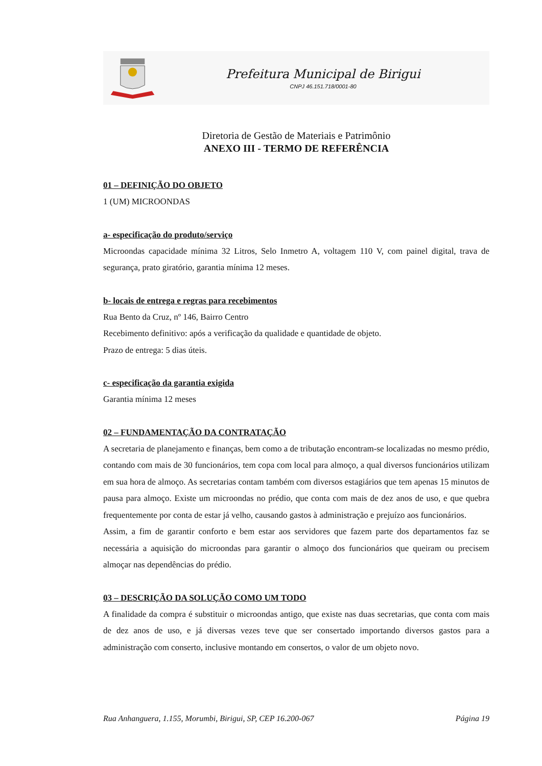Prefeitura Municipal de Birigui
CNPJ 46.151.718/0001-80
Diretoria de Gestão de Materiais e Patrimônio
ANEXO III - TERMO DE REFERÊNCIA
01 – DEFINIÇÃO DO OBJETO
1 (UM) MICROONDAS
a- especificação do produto/serviço
Microondas capacidade mínima 32 Litros, Selo Inmetro A, voltagem 110 V, com painel digital, trava de segurança, prato giratório, garantia mínima 12 meses.
b- locais de entrega e regras para recebimentos
Rua Bento da Cruz, nº 146, Bairro Centro
Recebimento definitivo: após a verificação da qualidade e quantidade de objeto.
Prazo de entrega: 5 dias úteis.
c- especificação da garantia exigida
Garantia mínima 12 meses
02 – FUNDAMENTAÇÃO DA CONTRATAÇÃO
A secretaria de planejamento e finanças, bem como a de tributação encontram-se localizadas no mesmo prédio, contando com mais de 30 funcionários, tem copa com local para almoço, a qual diversos funcionários utilizam em sua hora de almoço. As secretarias contam também com diversos estagiários que tem apenas 15 minutos de pausa para almoço. Existe um microondas no prédio, que conta com mais de dez anos de uso, e que quebra frequentemente por conta de estar já velho, causando gastos à administração e prejuízo aos funcionários.
Assim, a fim de garantir conforto e bem estar aos servidores que fazem parte dos departamentos faz se necessária a aquisição do microondas para garantir o almoço dos funcionários que queiram ou precisem almoçar nas dependências do prédio.
03 – DESCRIÇÃO DA SOLUÇÃO COMO UM TODO
A finalidade da compra é substituir o microondas antigo, que existe nas duas secretarias, que conta com mais de dez anos de uso, e já diversas vezes teve que ser consertado importando diversos gastos para a administração com conserto, inclusive montando em consertos, o valor de um objeto novo.
Rua Anhanguera, 1.155, Morumbi, Birigui, SP, CEP 16.200-067 Página 19